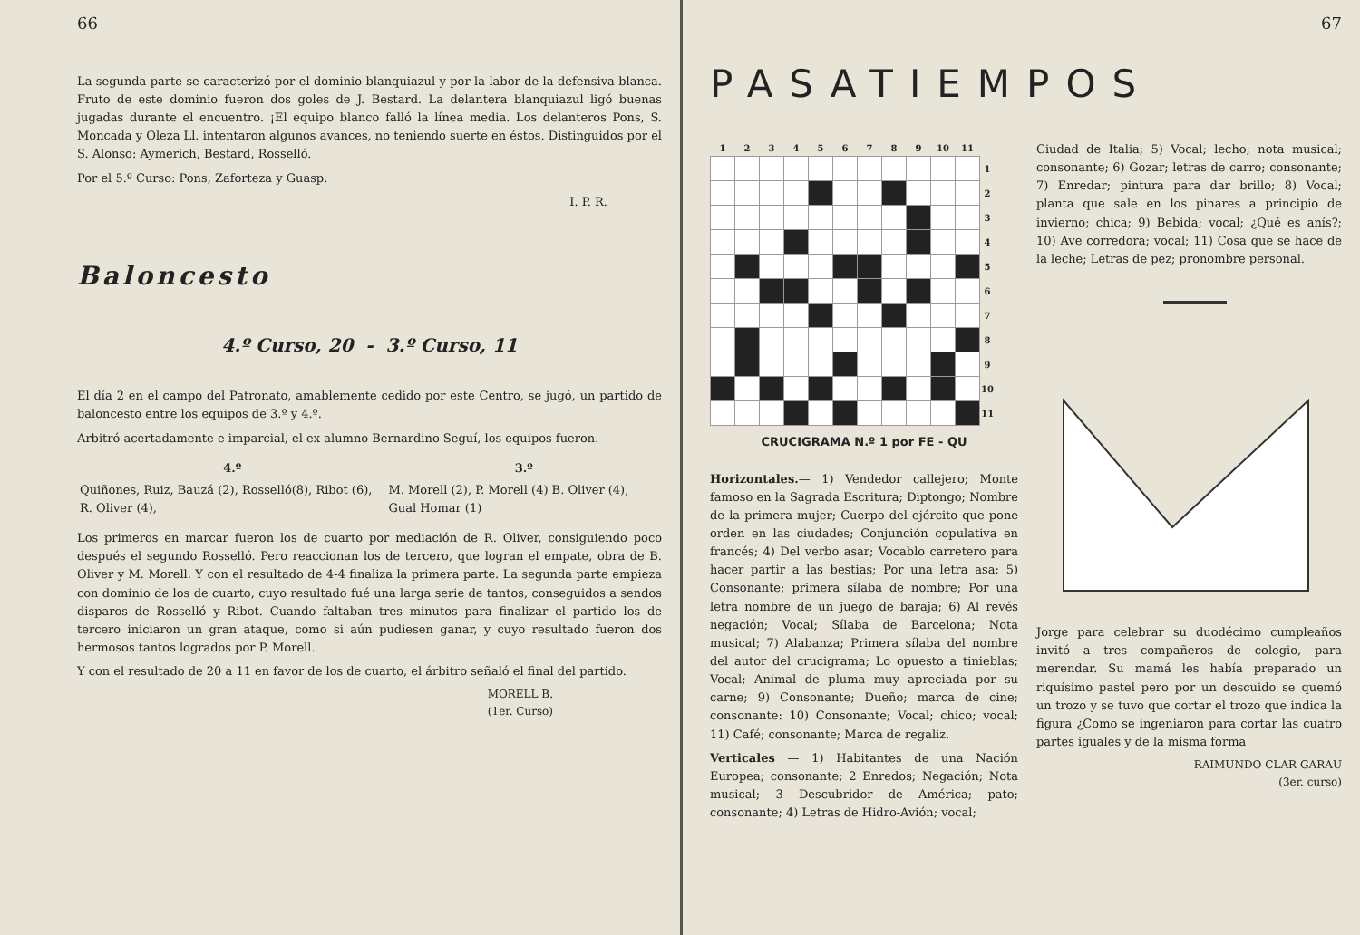66
La segunda parte se caracterizó por el dominio blanquiazul y por la labor de la defensiva blanca. Fruto de este dominio fueron dos goles de J. Bestard. La delantera blanquiazul ligó buenas jugadas durante el encuentro. ¡El equipo blanco falló la línea media. Los delanteros Pons, S. Moncada y Oleza Ll. intentaron algunos avances, no teniendo suerte en éstos. Distinguidos por el S. Alonso: Aymerich, Bestard, Rosselló.
Por el 5.º Curso: Pons, Zaforteza y Guasp.
I. P. R.
Baloncesto
4.º Curso, 20 - 3.º Curso, 11
El día 2 en el campo del Patronato, amablemente cedido por este Centro, se jugó, un partido de baloncesto entre los equipos de 3.º y 4.º.
Arbitró acertadamente e imparcial, el ex-alumno Bernardino Seguí, los equipos fueron.
| 4.º | 3.º |
| --- | --- |
| Quiñones, Ruiz, Bauzá (2), Rosselló(8), Ribot (6), R. Oliver (4), | M. Morell (2), P. Morell (4) B. Oliver (4), Gual Homar (1) |
Los primeros en marcar fueron los de cuarto por mediación de R. Oliver, consiguiendo poco después el segundo Rosselló. Pero reaccionan los de tercero, que logran el empate, obra de B. Oliver y M. Morell. Y con el resultado de 4-4 finaliza la primera parte. La segunda parte empieza con dominio de los de cuarto, cuyo resultado fué una larga serie de tantos, conseguidos a sendos disparos de Rosselló y Ribot. Cuando faltaban tres minutos para finalizar el partido los de tercero iniciaron un gran ataque, como si aún pudiesen ganar, y cuyo resultado fueron dos hermosos tantos logrados por P. Morell.
Y con el resultado de 20 a 11 en favor de los de cuarto, el árbitro señaló el final del partido.
MORELL B.
(1er. Curso)
67
PASATIEMPOS
| 1 | 2 | 3 | 4 | 5 | 6 | 7 | 8 | 9 | 10 | 11 | |
| --- | --- | --- | --- | --- | --- | --- | --- | --- | --- | --- | --- |
| | | | | | | | | | | | 1 |
| | | | | | | | | | | | 2 |
| | | | | | | | | | | | 3 |
| | | | | | | | | | | | 4 |
| | | | | | | | | | | | 5 |
| | | | | | | | | | | | 6 |
| | | | | | | | | | | | 7 |
| | | | | | | | | | | | 8 |
| | | | | | | | | | | | 9 |
| | | | | | | | | | | | 10 |
| | | | | | | | | | | | 11 |
CRUCIGRAMA N.º 1 por FE - QU
Horizontales.— 1) Vendedor callejero; Monte famoso en la Sagrada Escritura; Diptongo; Nombre de la primera mujer; Cuerpo del ejército que pone orden en las ciudades; Conjunción copulativa en francés; 4) Del verbo asar; Vocablo carretero para hacer partir a las bestias; Por una letra asa; 5) Consonante; primera sílaba de nombre; Por una letra nombre de un juego de baraja; 6) Al revés negación; Vocal; Sílaba de Barcelona; Nota musical; 7) Alabanza; Primera sílaba del nombre del autor del crucigrama; Lo opuesto a tinieblas; Vocal; Animal de pluma muy apreciada por su carne; 9) Consonante; Dueño; marca de cine; consonante: 10) Consonante; Vocal; chico; vocal; 11) Café; consonante; Marca de regaliz.
Verticales — 1) Habitantes de una Nación Europea; consonante; 2 Enredos; Negación; Nota musical; 3 Descubridor de América; pato; consonante; 4) Letras de Hidro-Avión; vocal;
Ciudad de Italia; 5) Vocal; lecho; nota musical; consonante; 6) Gozar; letras de carro; consonante; 7) Enredar; pintura para dar brillo; 8) Vocal; planta que sale en los pinares a principio de invierno; chica; 9) Bebida; vocal; ¿Qué es anís?; 10) Ave corredora; vocal; 11) Cosa que se hace de la leche; Letras de pez; pronombre personal.
Jorge para celebrar su duodécimo cumpleaños invitó a tres compañeros de colegio, para merendar. Su mamá les había preparado un riquísimo pastel pero por un descuido se quemó un trozo y se tuvo que cortar el trozo que indica la figura ¿Como se ingeniaron para cortar las cuatro partes iguales y de la misma forma
RAIMUNDO CLAR GARAU
(3er. curso)